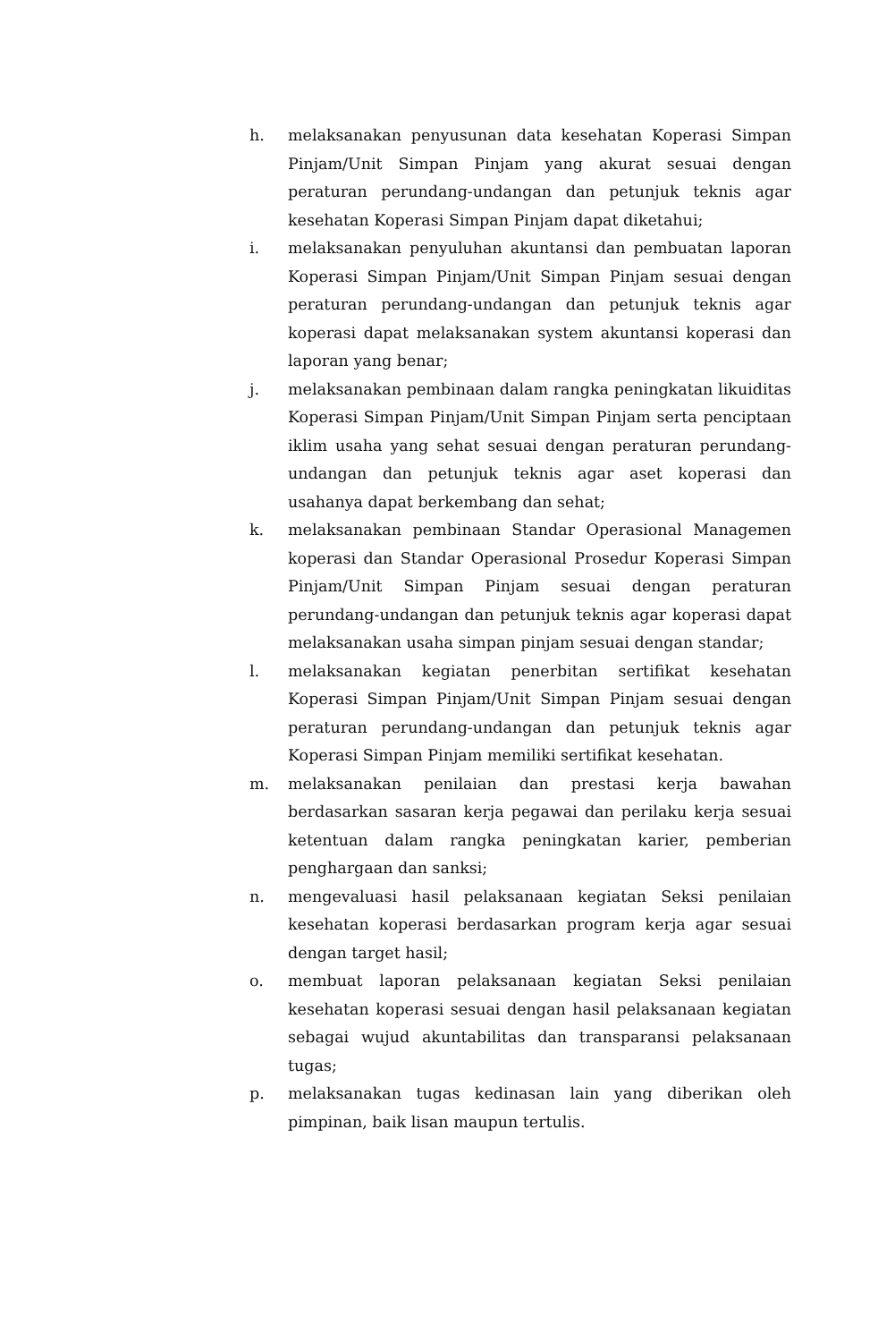h. melaksanakan penyusunan data kesehatan Koperasi Simpan Pinjam/Unit Simpan Pinjam yang akurat sesuai dengan peraturan perundang-undangan dan petunjuk teknis agar kesehatan Koperasi Simpan Pinjam dapat diketahui;
i. melaksanakan penyuluhan akuntansi dan pembuatan laporan Koperasi Simpan Pinjam/Unit Simpan Pinjam sesuai dengan peraturan perundang-undangan dan petunjuk teknis agar koperasi dapat melaksanakan system akuntansi koperasi dan laporan yang benar;
j. melaksanakan pembinaan dalam rangka peningkatan likuiditas Koperasi Simpan Pinjam/Unit Simpan Pinjam serta penciptaan iklim usaha yang sehat sesuai dengan peraturan perundang-undangan dan petunjuk teknis agar aset koperasi dan usahanya dapat berkembang dan sehat;
k. melaksanakan pembinaan Standar Operasional Managemen koperasi dan Standar Operasional Prosedur Koperasi Simpan Pinjam/Unit Simpan Pinjam sesuai dengan peraturan perundang-undangan dan petunjuk teknis agar koperasi dapat melaksanakan usaha simpan pinjam sesuai dengan standar;
l. melaksanakan kegiatan penerbitan sertifikat kesehatan Koperasi Simpan Pinjam/Unit Simpan Pinjam sesuai dengan peraturan perundang-undangan dan petunjuk teknis agar Koperasi Simpan Pinjam memiliki sertifikat kesehatan.
m. melaksanakan penilaian dan prestasi kerja bawahan berdasarkan sasaran kerja pegawai dan perilaku kerja sesuai ketentuan dalam rangka peningkatan karier, pemberian penghargaan dan sanksi;
n. mengevaluasi hasil pelaksanaan kegiatan Seksi penilaian kesehatan koperasi berdasarkan program kerja agar sesuai dengan target hasil;
o. membuat laporan pelaksanaan kegiatan Seksi penilaian kesehatan koperasi sesuai dengan hasil pelaksanaan kegiatan sebagai wujud akuntabilitas dan transparansi pelaksanaan tugas;
p. melaksanakan tugas kedinasan lain yang diberikan oleh pimpinan, baik lisan maupun tertulis.